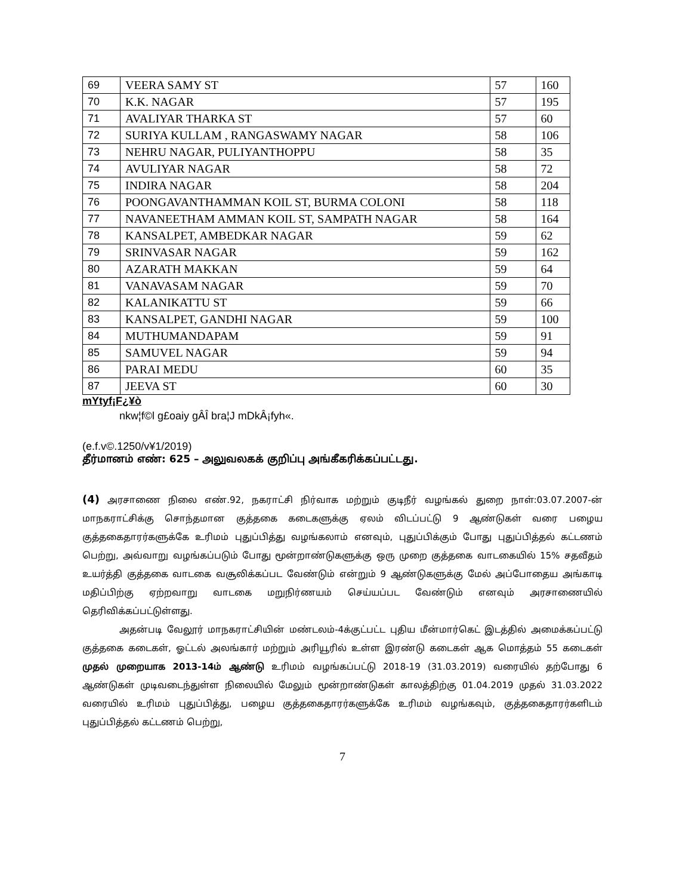| 69 | VEERA SAMY ST | 57 | 160 |
| 70 | K.K. NAGAR | 57 | 195 |
| 71 | AVALIYAR THARKA ST | 57 | 60 |
| 72 | SURIYA KULLAM , RANGASWAMY NAGAR | 58 | 106 |
| 73 | NEHRU NAGAR, PULIYANTHOPPU | 58 | 35 |
| 74 | AVULIYAR NAGAR | 58 | 72 |
| 75 | INDIRA NAGAR | 58 | 204 |
| 76 | POONGAVANTHAMMAN KOIL ST, BURMA COLONI | 58 | 118 |
| 77 | NAVANEETHAM AMMAN KOIL ST, SAMPATH NAGAR | 58 | 164 |
| 78 | KANSALPET, AMBEDKAR NAGAR | 59 | 62 |
| 79 | SRINVASAR NAGAR | 59 | 162 |
| 80 | AZARATH MAKKAN | 59 | 64 |
| 81 | VANAVASAM NAGAR | 59 | 70 |
| 82 | KALANIKATTU ST | 59 | 66 |
| 83 | KANSALPET, GANDHI NAGAR | 59 | 100 |
| 84 | MUTHUMANDAPAM | 59 | 91 |
| 85 | SAMUVEL NAGAR | 59 | 94 |
| 86 | PARAI MEDU | 60 | 35 |
| 87 | JEEVA ST | 60 | 30 |
mYtyf¡F¿¥ò
nkw¦f©l g£oaiy gÂÎ bra¦J mDkÂ¡fyh«.
(e.f.v©.1250/v¥1/2019)
தீர்மானம் எண்: 625 – அலுவலகக் குறிப்பு அங்கீகரிக்கப்பட்டது.
(4) அரசாணை நிலை எண்.92, நகராட்சி நிர்வாக மற்றும் குடிநீர் வழங்கல் துறை நாள்:03.07.2007-ன் மாநகராட்சிக்கு சொந்தமான குத்தகை கடைகளுக்கு ஏலம் விடப்பட்டு 9 ஆண்டுகள் வரை பழைய குத்தகைதாரர்களுக்கே உரிமம் புதுப்பித்து வழங்கலாம் எனவும், புதுப்பிக்கும் போது புதுப்பித்தல் கட்டணம் பெற்று, அவ்வாறு வழங்கப்படும் போது மூன்றாண்டுகளுக்கு ஒரு முறை குத்தகை வாடகையில் 15% சதவீதம் உயர்த்தி குத்தகை வாடகை வசூலிக்கப்பட வேண்டும் என்றும் 9 ஆண்டுகளுக்கு மேல் அப்போதைய அங்காடி மதிப்பிற்கு ஏற்றவாறு வாடகை மறுநிர்ணயம் செய்யப்பட வேண்டும் எனவும் அரசாணையில் தெரிவிக்கப்பட்டுள்ளது.
அதன்படி வேலூர் மாநகராட்சியின் மண்டலம்-4க்குட்பட்ட புதிய மீன்மார்கெட் இடத்தில் அமைக்கப்பட்டு குத்தகை கடைகள், ஓட்டல் அலங்கார் மற்றும் அரியூரில் உள்ள இரண்டு கடைகள் ஆக மொத்தம் 55 கடைகள் முதல் முறையாக 2013-14ம் ஆண்டு உரிமம் வழங்கப்பட்டு 2018-19 (31.03.2019) வரையில் தற்போது 6 ஆண்டுகள் முடிவடைந்துள்ள நிலையில் மேலும் மூன்றாண்டுகள் காலத்திற்கு 01.04.2019 முதல் 31.03.2022 வரையில் உரிமம் புதுப்பித்து, பழைய குத்தகைதாரர்களுக்கே உரிமம் வழங்கவும், குத்தகைதாரர்களிடம் புதுப்பித்தல் கட்டணம் பெற்று,
7